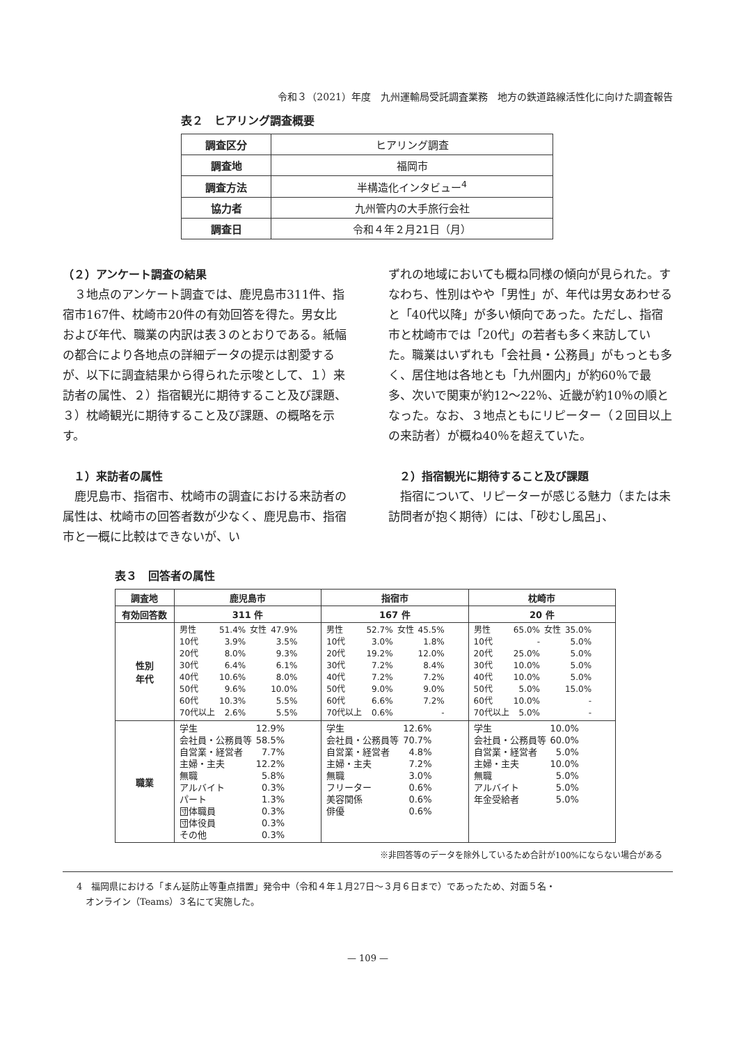令和３（2021）年度　九州運輸局受託調査業務　地方の鉄道路線活性化に向けた調査報告
表２　ヒアリング調査概要
| 調査区分 | ヒアリング調査 |
| 調査地 | 福岡市 |
| 調査方法 | 半構造化インタビュー<sup>4</sup> |
| 協力者 | 九州管内の大手旅行会社 |
| 調査日 | 令和４年２月21日（月） |
（２）アンケート調査の結果
３地点のアンケート調査では、鹿児島市311件、指宿市167件、枕崎市20件の有効回答を得た。男女比および年代、職業の内訳は表３のとおりである。紙幅の都合により各地点の詳細データの提示は割愛するが、以下に調査結果から得られた示唆として、１）来訪者の属性、２）指宿観光に期待すること及び課題、３）枕崎観光に期待すること及び課題、の概略を示す。
　１）来訪者の属性
鹿児島市、指宿市、枕崎市の調査における来訪者の属性は、枕崎市の回答者数が少なく、鹿児島市、指宿市と一概に比較はできないが、い
ずれの地域においても概ね同様の傾向が見られた。すなわち、性別はやや「男性」が、年代は男女あわせると「40代以降」が多い傾向であった。ただし、指宿市と枕崎市では「20代」の若者も多く来訪していた。職業はいずれも「会社員・公務員」がもっとも多く、居住地は各地とも「九州圏内」が約60％で最多、次いで関東が約12〜22％、近畿が約10％の順となった。なお、３地点ともにリピーター（２回目以上の来訪者）が概ね40％を超えていた。
　２）指宿観光に期待すること及び課題
指宿について、リピーターが感じる魅力（または未訪問者が抱く期待）には、「砂むし風呂」、
表３　回答者の属性
| 調査地 | 鹿児島市 | 指宿市 | 枕崎市 |
| --- | --- | --- | --- |
| 有効回答数 | 311 件 | 167 件 | 20 件 |
| 性別 年代 | / 男性 / 51.4% / 女性 / 47.9% / / 10代 / 3.9% / / 3.5% / / 20代 / 8.0% / / 9.3% / / 30代 / 6.4% / / 6.1% / / 40代 / 10.6% / / 8.0% / / 50代 / 9.6% / / 10.0% / / 60代 / 10.3% / / 5.5% / / 70代以上 / 2.6% / / 5.5% / | / 男性 / 52.7% / 女性 / 45.5% / / 10代 / 3.0% / / 1.8% / / 20代 / 19.2% / / 12.0% / / 30代 / 7.2% / / 8.4% / / 40代 / 7.2% / / 7.2% / / 50代 / 9.0% / / 9.0% / / 60代 / 6.6% / / 7.2% / / 70代以上 / 0.6% / / - / | / 男性 / 65.0% / 女性 / 35.0% / / 10代 / - / / 5.0% / / 20代 / 25.0% / / 5.0% / / 30代 / 10.0% / / 5.0% / / 40代 / 10.0% / / 5.0% / / 50代 / 5.0% / / 15.0% / / 60代 / 10.0% / / - / / 70代以上 / 5.0% / / - / |
| 職業 | / 学生 / 12.9% / / 会社員・公務員等 / 58.5% / / 自営業・経営者 / 7.7% / / 主婦・主夫 / 12.2% / / 無職 / 5.8% / / アルバイト / 0.3% / / パート / 1.3% / / 団体職員 / 0.3% / / 団体役員 / 0.3% / / その他 / 0.3% / | / 学生 / 12.6% / / 会社員・公務員等 / 70.7% / / 自営業・経営者 / 4.8% / / 主婦・主夫 / 7.2% / / 無職 / 3.0% / / フリーター / 0.6% / / 美容関係 / 0.6% / / 俳優 / 0.6% / | / 学生 / 10.0% / / 会社員・公務員等 / 60.0% / / 自営業・経営者 / 5.0% / / 主婦・主夫 / 10.0% / / 無職 / 5.0% / / アルバイト / 5.0% / / 年金受給者 / 5.0% / |
※非回答等のデータを除外しているため合計が100%にならない場合がある
4　福岡県における「まん延防止等重点措置」発令中（令和４年１月27日〜３月６日まで）であったため、対面５名・
　オンライン（Teams）３名にて実施した。
— 109 —